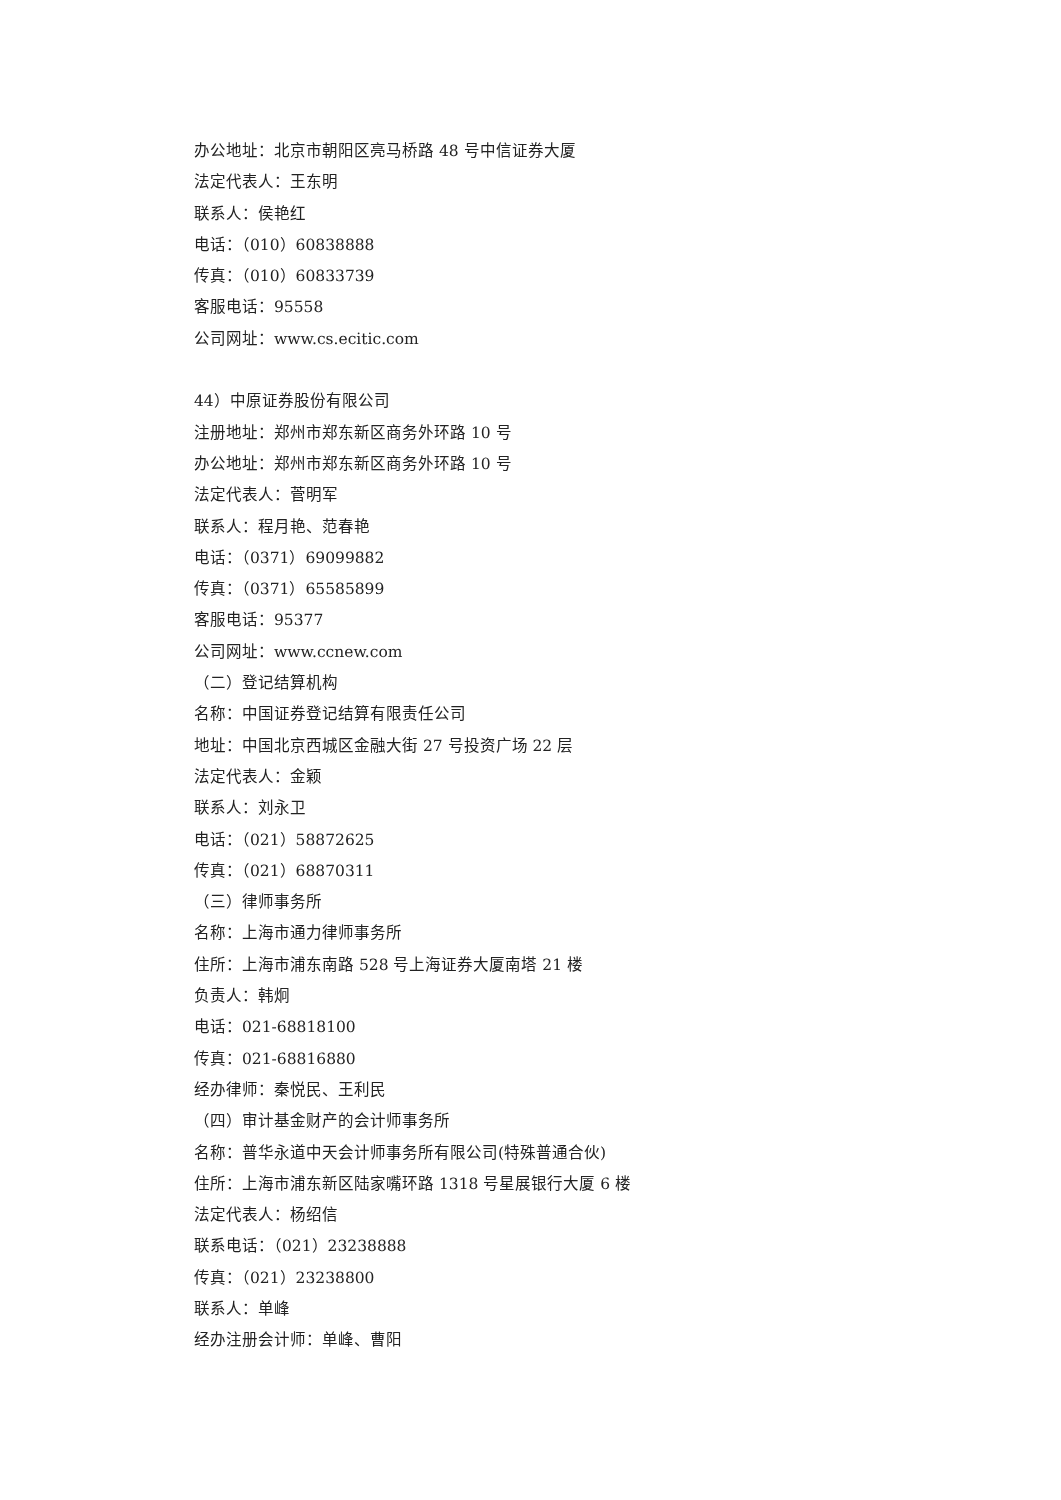办公地址：北京市朝阳区亮马桥路 48 号中信证券大厦
法定代表人：王东明
联系人：侯艳红
电话：（010）60838888
传真：（010）60833739
客服电话：95558
公司网址：www.cs.ecitic.com
44）中原证券股份有限公司
注册地址：郑州市郑东新区商务外环路 10 号
办公地址：郑州市郑东新区商务外环路 10 号
法定代表人：菅明军
联系人：程月艳、范春艳
电话：（0371）69099882
传真：（0371）65585899
客服电话：95377
公司网址：www.ccnew.com
（二）登记结算机构
名称：中国证券登记结算有限责任公司
地址：中国北京西城区金融大街 27 号投资广场 22 层
法定代表人：金颖
联系人：刘永卫
电话：（021）58872625
传真：（021）68870311
（三）律师事务所
名称：上海市通力律师事务所
住所：上海市浦东南路 528 号上海证券大厦南塔 21 楼
负责人：韩炯
电话：021-68818100
传真：021-68816880
经办律师：秦悦民、王利民
（四）审计基金财产的会计师事务所
名称：普华永道中天会计师事务所有限公司(特殊普通合伙)
住所：上海市浦东新区陆家嘴环路 1318 号星展银行大厦 6 楼
法定代表人：杨绍信
联系电话：（021）23238888
传真：（021）23238800
联系人：单峰
经办注册会计师：单峰、曹阳